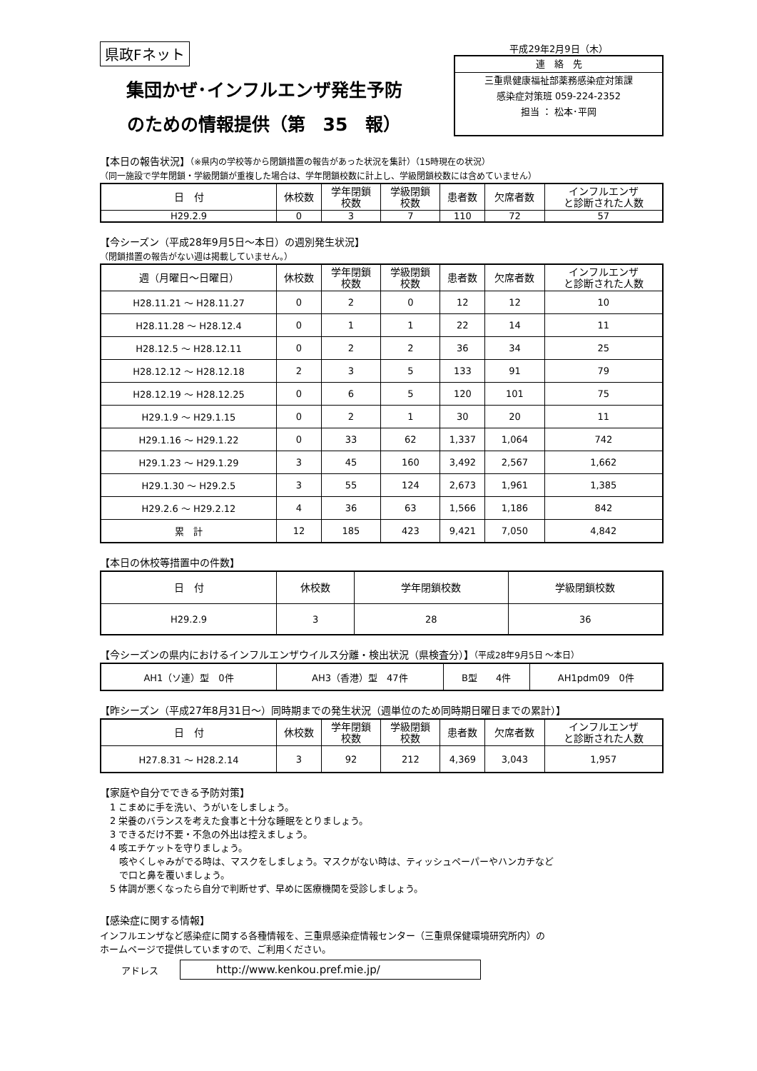県政Fネット
集団かぜ･インフルエンザ発生予防
のための情報提供（第　35　報）
平成29年2月9日（木）
連　絡　先
三重県健康福祉部薬務感染症対策課
感染症対策班 059-224-2352
担当 ： 松本･平岡
【本日の報告状況】（※県内の学校等から閉鎖措置の報告があった状況を集計）（15時現在の状況）
（同一施設で学年閉鎖・学級閉鎖が重複した場合は、学年閉鎖校数に計上し、学級閉鎖校数には含めていません）
| 日 付 | 休校数 | 学年閉鎖 校数 | 学級閉鎖 校数 | 患者数 | 欠席者数 | インフルエンザ と診断された人数 |
| --- | --- | --- | --- | --- | --- | --- |
| H29.2.9 | 0 | 3 | 7 | 110 | 72 | 57 |
【今シーズン（平成28年9月5日～本日）の週別発生状況】
（閉鎖措置の報告がない週は掲載していません。）
| 週（月曜日～日曜日） | 休校数 | 学年閉鎖 校数 | 学級閉鎖 校数 | 患者数 | 欠席者数 | インフルエンザ と診断された人数 |
| --- | --- | --- | --- | --- | --- | --- |
| H28.11.21 ～ H28.11.27 | 0 | 2 | 0 | 12 | 12 | 10 |
| H28.11.28 ～ H28.12.4 | 0 | 1 | 1 | 22 | 14 | 11 |
| H28.12.5 ～ H28.12.11 | 0 | 2 | 2 | 36 | 34 | 25 |
| H28.12.12 ～ H28.12.18 | 2 | 3 | 5 | 133 | 91 | 79 |
| H28.12.19 ～ H28.12.25 | 0 | 6 | 5 | 120 | 101 | 75 |
| H29.1.9 ～ H29.1.15 | 0 | 2 | 1 | 30 | 20 | 11 |
| H29.1.16 ～ H29.1.22 | 0 | 33 | 62 | 1,337 | 1,064 | 742 |
| H29.1.23 ～ H29.1.29 | 3 | 45 | 160 | 3,492 | 2,567 | 1,662 |
| H29.1.30 ～ H29.2.5 | 3 | 55 | 124 | 2,673 | 1,961 | 1,385 |
| H29.2.6 ～ H29.2.12 | 4 | 36 | 63 | 1,566 | 1,186 | 842 |
| 累 計 | 12 | 185 | 423 | 9,421 | 7,050 | 4,842 |
【本日の休校等措置中の件数】
| 日 付 | 休校数 | 学年閉鎖校数 | 学級閉鎖校数 |
| --- | --- | --- | --- |
| H29.2.9 | 3 | 28 | 36 |
【今シーズンの県内におけるインフルエンザウイルス分離・検出状況（県検査分）】（平成28年9月5日 ～本日）
| AH1（ソ連）型 0件 | AH3（香港）型 47件 | B型 4件 | AH1pdm09 0件 |
【昨シーズン（平成27年8月31日～）同時期までの発生状況（週単位のため同時期日曜日までの累計）】
| 日 付 | 休校数 | 学年閉鎖 校数 | 学級閉鎖 校数 | 患者数 | 欠席者数 | インフルエンザ と診断された人数 |
| --- | --- | --- | --- | --- | --- | --- |
| H27.8.31 ～ H28.2.14 | 3 | 92 | 212 | 4,369 | 3,043 | 1,957 |
【家庭や自分でできる予防対策】
1 こまめに手を洗い、うがいをしましょう。
2 栄養のバランスを考えた食事と十分な睡眠をとりましょう。
3 できるだけ不要・不急の外出は控えましょう。
4 咳エチケットを守りましょう。
　咳やくしゃみがでる時は、マスクをしましょう。マスクがない時は、ティッシュペーパーやハンカチなど
　で口と鼻を覆いましょう。
5 体調が悪くなったら自分で判断せず、早めに医療機関を受診しましょう。
【感染症に関する情報】
インフルエンザなど感染症に関する各種情報を、三重県感染症情報センター（三重県保健環境研究所内）の
ホームページで提供していますので、ご利用ください。
アドレス http://www.kenkou.pref.mie.jp/